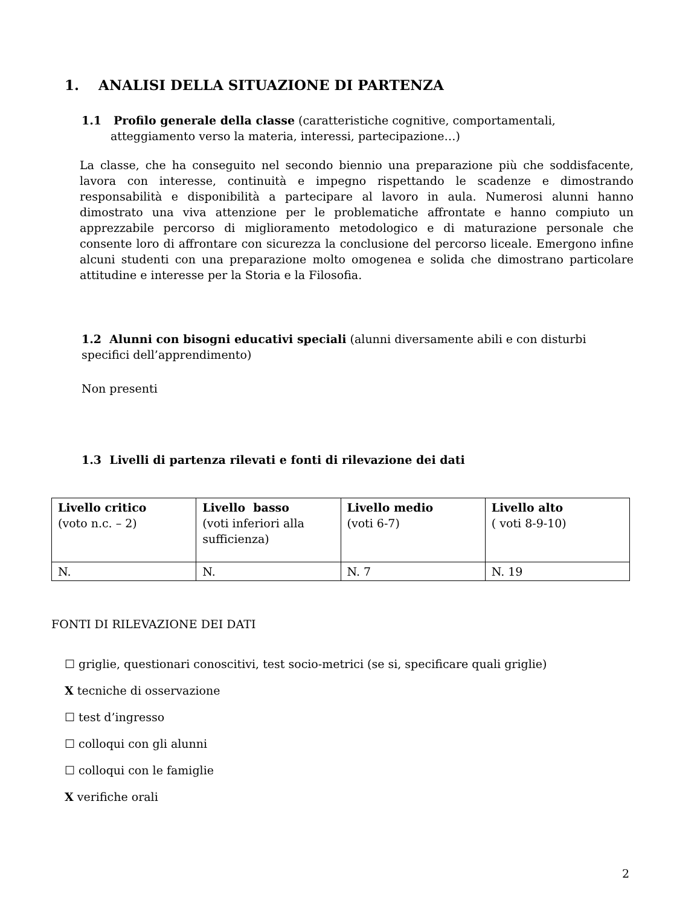1. ANALISI DELLA SITUAZIONE DI PARTENZA
1.1 Profilo generale della classe (caratteristiche cognitive, comportamentali, atteggiamento verso la materia, interessi, partecipazione…)
La classe, che ha conseguito nel secondo biennio una preparazione più che soddisfacente, lavora con interesse, continuità e impegno rispettando le scadenze e dimostrando responsabilità e disponibilità a partecipare al lavoro in aula. Numerosi alunni hanno dimostrato una viva attenzione per le problematiche affrontate e hanno compiuto un apprezzabile percorso di miglioramento metodologico e di maturazione personale che consente loro di affrontare con sicurezza la conclusione del percorso liceale. Emergono infine alcuni studenti con una preparazione molto omogenea e solida che dimostrano particolare attitudine e interesse per la Storia e la Filosofia.
1.2 Alunni con bisogni educativi speciali (alunni diversamente abili e con disturbi specifici dell’apprendimento)
Non presenti
1.3 Livelli di partenza rilevati e fonti di rilevazione dei dati
| Livello critico (voto n.c. – 2) | Livello basso (voti inferiori alla sufficienza) | Livello medio (voti 6-7) | Livello alto ( voti 8-9-10) |
| N. | N. | N. 7 | N. 19 |
FONTI DI RILEVAZIONE DEI DATI
☐ griglie, questionari conoscitivi, test socio-metrici (se si, specificare quali griglie)
X tecniche di osservazione
☐ test d’ingresso
☐ colloqui con gli alunni
☐ colloqui con le famiglie
X verifiche orali
2